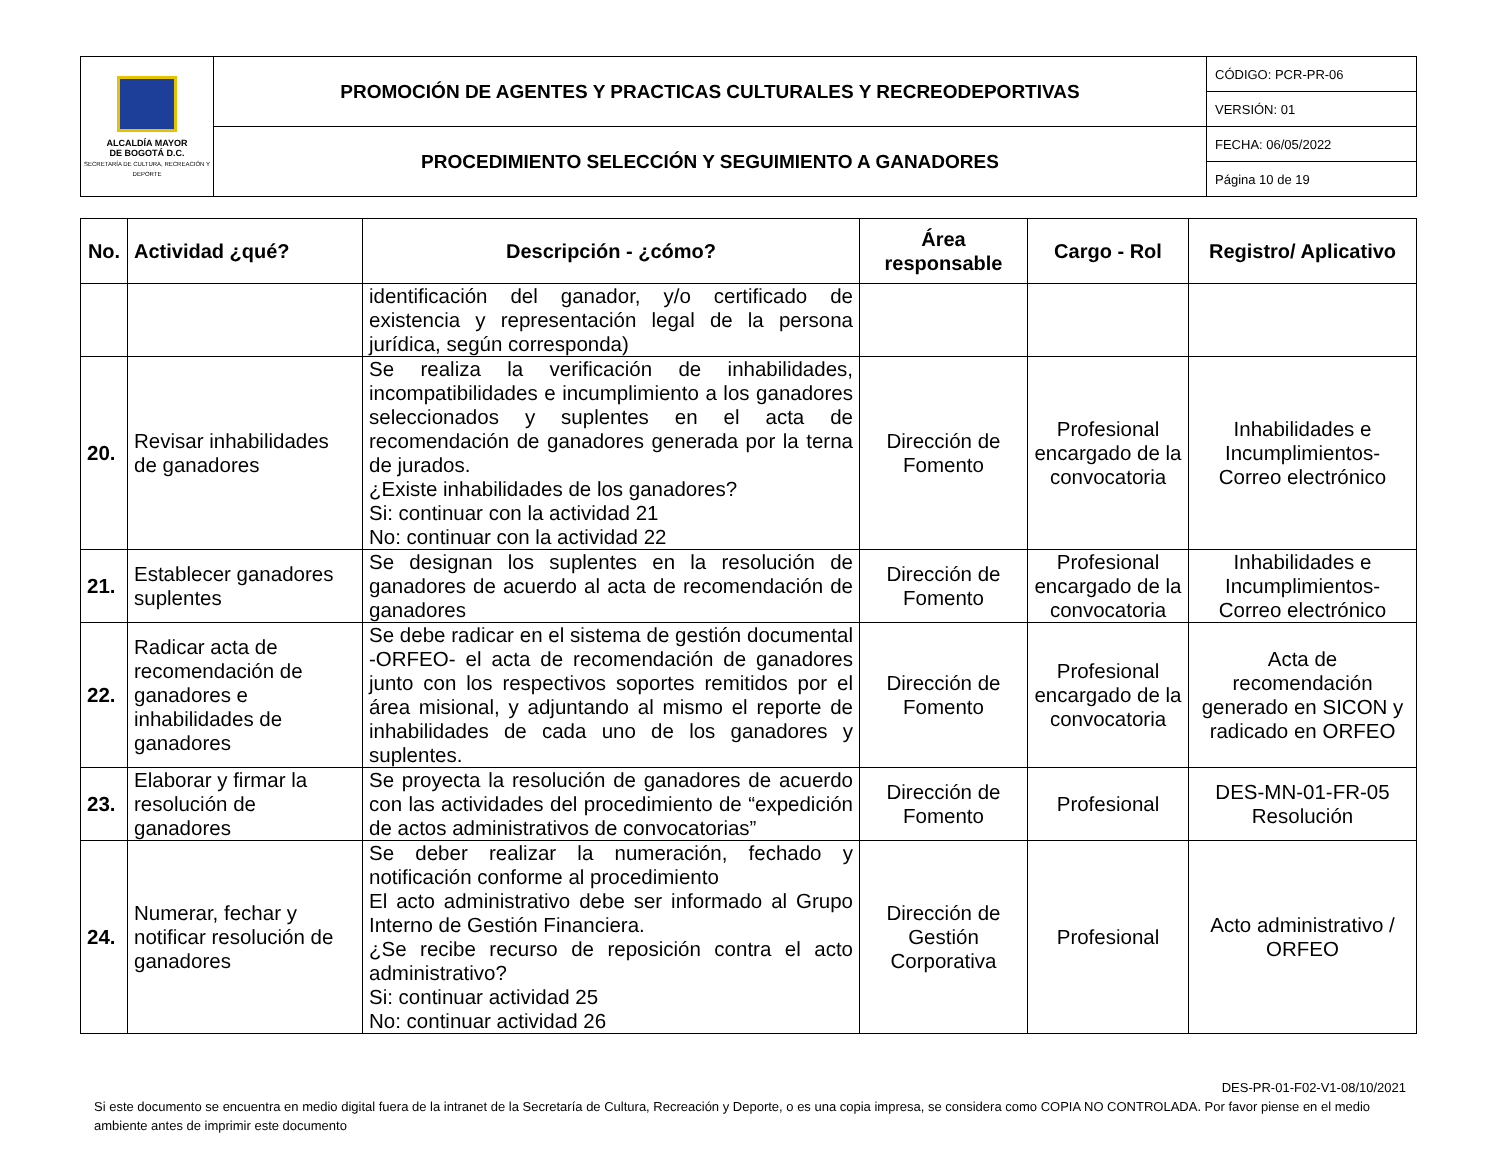| ALCALDÍA MAYOR DE BOGOTÁ D.C. SECRETARÍA DE CULTURA, RECREACIÓN Y DEPORTE | PROMOCIÓN DE AGENTES Y PRACTICAS CULTURALES Y RECREODEPORTIVAS | CÓDIGO: PCR-PR-06 |
| | | VERSIÓN: 01 |
| | PROCEDIMIENTO SELECCIÓN Y SEGUIMIENTO A GANADORES | FECHA: 06/05/2022 |
| | | Página 10 de 19 |
| No. | Actividad ¿qué? | Descripción - ¿cómo? | Área responsable | Cargo - Rol | Registro/ Aplicativo |
| --- | --- | --- | --- | --- | --- |
| | | identificación del ganador, y/o certificado de existencia y representación legal de la persona jurídica, según corresponda) | | | |
| 20. | Revisar inhabilidades de ganadores | Se realiza la verificación de inhabilidades, incompatibilidades e incumplimiento a los ganadores seleccionados y suplentes en el acta de recomendación de ganadores generada por la terna de jurados. ¿Existe inhabilidades de los ganadores? Si: continuar con la actividad 21 No: continuar con la actividad 22 | Dirección de Fomento | Profesional encargado de la convocatoria | Inhabilidades e Incumplimientos-Correo electrónico |
| 21. | Establecer ganadores suplentes | Se designan los suplentes en la resolución de ganadores de acuerdo al acta de recomendación de ganadores | Dirección de Fomento | Profesional encargado de la convocatoria | Inhabilidades e Incumplimientos-Correo electrónico |
| 22. | Radicar acta de recomendación de ganadores e inhabilidades de ganadores | Se debe radicar en el sistema de gestión documental -ORFEO- el acta de recomendación de ganadores junto con los respectivos soportes remitidos por el área misional, y adjuntando al mismo el reporte de inhabilidades de cada uno de los ganadores y suplentes. | Dirección de Fomento | Profesional encargado de la convocatoria | Acta de recomendación generado en SICON y radicado en ORFEO |
| 23. | Elaborar y firmar la resolución de ganadores | Se proyecta la resolución de ganadores de acuerdo con las actividades del procedimiento de “expedición de actos administrativos de convocatorias” | Dirección de Fomento | Profesional | DES-MN-01-FR-05 Resolución |
| 24. | Numerar, fechar y notificar resolución de ganadores | Se deber realizar la numeración, fechado y notificación conforme al procedimiento El acto administrativo debe ser informado al Grupo Interno de Gestión Financiera. ¿Se recibe recurso de reposición contra el acto administrativo? Si: continuar actividad 25 No: continuar actividad 26 | Dirección de Gestión Corporativa | Profesional | Acto administrativo / ORFEO |
DES-PR-01-F02-V1-08/10/2021
Si este documento se encuentra en medio digital fuera de la intranet de la Secretaría de Cultura, Recreación y Deporte, o es una copia impresa, se considera como COPIA NO CONTROLADA. Por favor piense en el medio ambiente antes de imprimir este documento